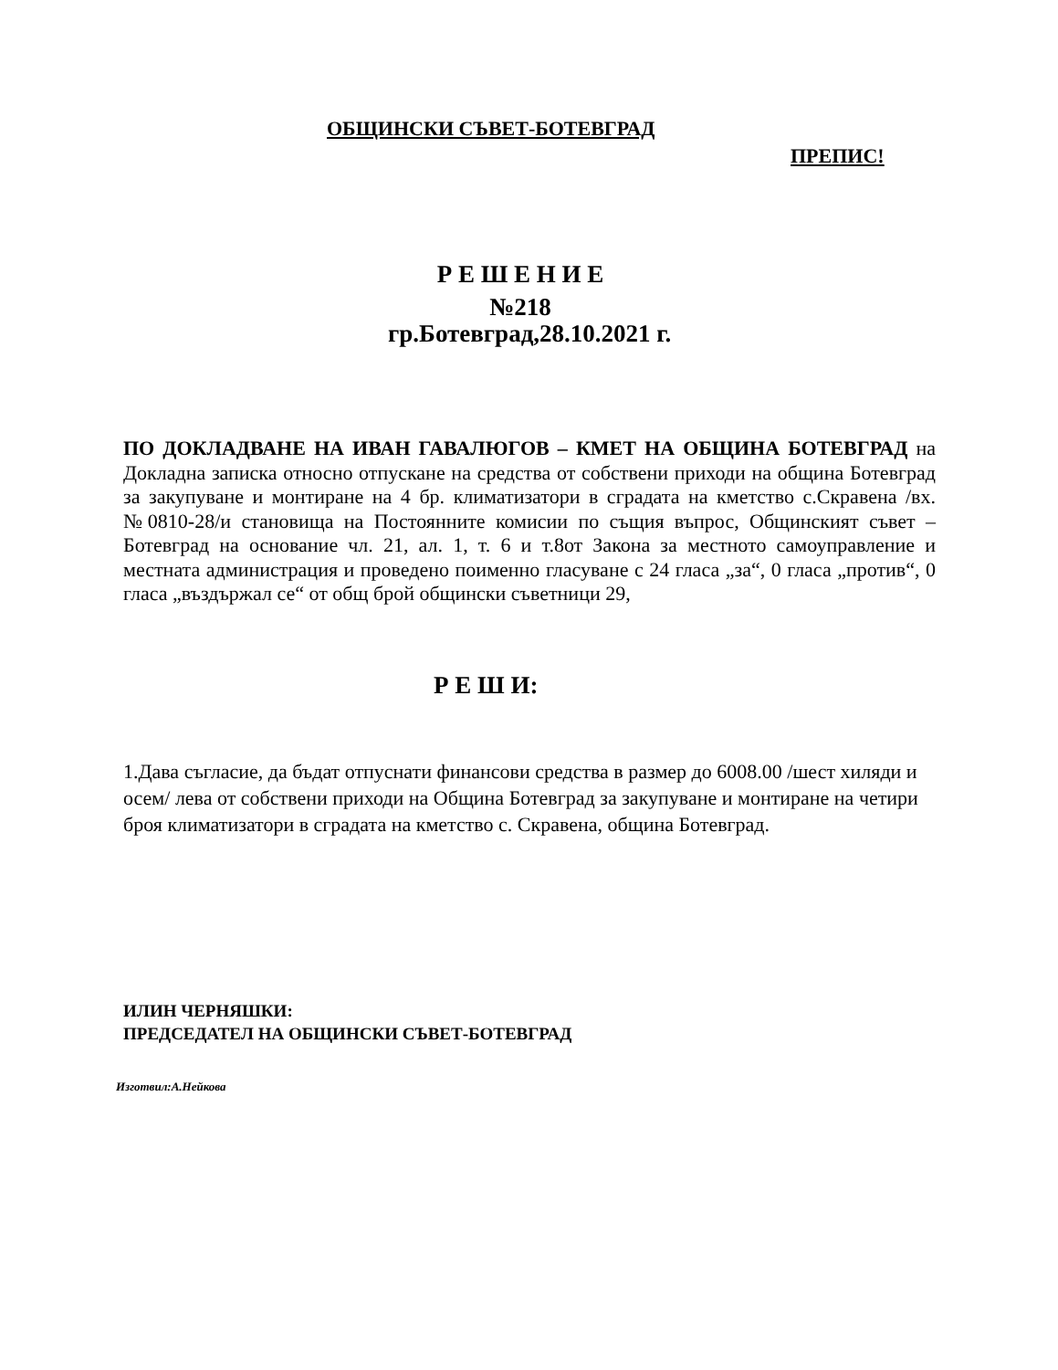ОБЩИНСКИ СЪВЕТ-БОТЕВГРАД
ПРЕПИС!
Р Е Ш Е Н И Е
№218
гр.Ботевград,28.10.2021 г.
ПО ДОКЛАДВАНЕ НА ИВАН ГАВАЛЮГОВ – КМЕТ НА ОБЩИНА БОТЕВГРАД на Докладна записка относно отпускане на средства от собствени приходи на община Ботевград за закупуване и монтиране на 4 бр. климатизатори в сградата на кметство с.Скравена /вх.№0810-28/и становища на Постоянните комисии по същия въпрос, Общинският съвет –Ботевград на основание чл. 21, ал. 1, т. 6 и т.8от Закона за местното самоуправление и местната администрация и проведено поименно гласуване с 24 гласа „за“, 0 гласа „против“, 0 гласа „въздържал се“ от общ брой общински съветници 29,
Р Е Ш И:
1.Дава съгласие, да бъдат отпуснати финансови средства в размер до 6008.00 /шест хиляди и осем/ лева от собствени приходи на Община Ботевград за закупуване и монтиране на четири броя климатизатори в сградата на кметство с. Скравена, община Ботевград.
ИЛИН ЧЕРНЯШКИ:
ПРЕДСЕДАТЕЛ НА ОБЩИНСКИ СЪВЕТ-БОТЕВГРАД
Изготвил:А.Нейкова